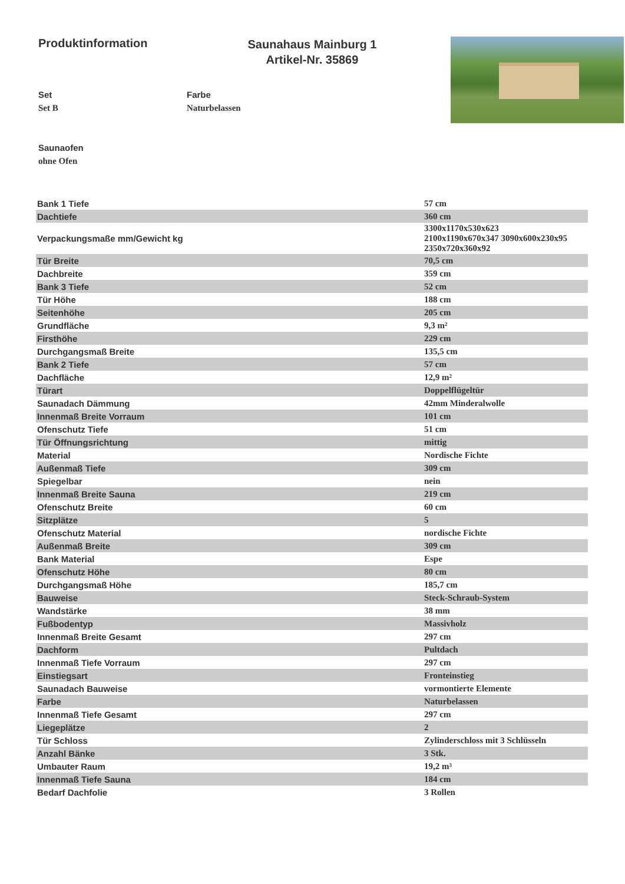Produktinformation
Saunahaus Mainburg 1
Artikel-Nr. 35869
Set
Set B
Farbe
Naturbelassen
Saunaofen
ohne Ofen
| Bank 1 Tiefe | 57 cm |
| Dachtiefe | 360 cm |
| Verpackungsmaße mm/Gewicht kg | 3300x1170x530x623 2100x1190x670x347 3090x600x230x95 2350x720x360x92 |
| Tür Breite | 70,5 cm |
| Dachbreite | 359 cm |
| Bank 3 Tiefe | 52 cm |
| Tür Höhe | 188 cm |
| Seitenhöhe | 205 cm |
| Grundfläche | 9,3 m² |
| Firsthöhe | 229 cm |
| Durchgangsmaß Breite | 135,5 cm |
| Bank 2 Tiefe | 57 cm |
| Dachfläche | 12,9 m² |
| Türart | Doppelflügeltür |
| Saunadach Dämmung | 42mm Minderalwolle |
| Innenmaß Breite Vorraum | 101 cm |
| Ofenschutz Tiefe | 51 cm |
| Tür Öffnungsrichtung | mittig |
| Material | Nordische Fichte |
| Außenmaß Tiefe | 309 cm |
| Spiegelbar | nein |
| Innenmaß Breite Sauna | 219 cm |
| Ofenschutz Breite | 60 cm |
| Sitzplätze | 5 |
| Ofenschutz Material | nordische Fichte |
| Außenmaß Breite | 309 cm |
| Bank Material | Espe |
| Ofenschutz Höhe | 80 cm |
| Durchgangsmaß Höhe | 185,7 cm |
| Bauweise | Steck-Schraub-System |
| Wandstärke | 38 mm |
| Fußbodentyp | Massivholz |
| Innenmaß Breite Gesamt | 297 cm |
| Dachform | Pultdach |
| Innenmaß Tiefe Vorraum | 297 cm |
| Einstiegsart | Fronteinstieg |
| Saunadach Bauweise | vormontierte Elemente |
| Farbe | Naturbelassen |
| Innenmaß Tiefe Gesamt | 297 cm |
| Liegeplätze | 2 |
| Tür Schloss | Zylinderschloss mit 3 Schlüsseln |
| Anzahl Bänke | 3 Stk. |
| Umbauter Raum | 19,2 m³ |
| Innenmaß Tiefe Sauna | 184 cm |
| Bedarf Dachfolie | 3 Rollen |